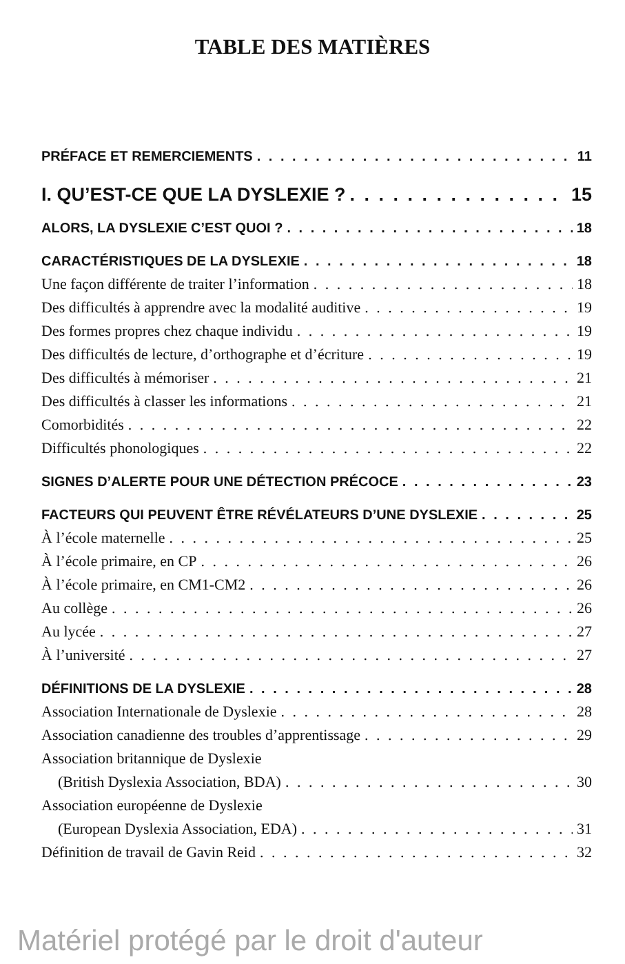TABLE DES MATIÈRES
PRÉFACE ET REMERCIEMENTS 11
I. QU’EST-CE QUE LA DYSLEXIE ? 15
ALORS, LA DYSLEXIE C’EST QUOI ? 18
CARACTÉRISTIQUES DE LA DYSLEXIE 18
Une façon différente de traiter l’information 18
Des difficultés à apprendre avec la modalité auditive 19
Des formes propres chez chaque individu 19
Des difficultés de lecture, d’orthographe et d’écriture 19
Des difficultés à mémoriser 21
Des difficultés à classer les informations 21
Comorbidités 22
Difficultés phonologiques 22
SIGNES D’ALERTE POUR UNE DÉTECTION PRÉCOCE 23
FACTEURS QUI PEUVENT ÊTRE RÉVÉLATEURS D’UNE DYSLEXIE 25
À l’école maternelle 25
À l’école primaire, en CP 26
À l’école primaire, en CM1-CM2 26
Au collège 26
Au lycée 27
À l’université 27
DÉFINITIONS DE LA DYSLEXIE 28
Association Internationale de Dyslexie 28
Association canadienne des troubles d’apprentissage 29
Association britannique de Dyslexie
(British Dyslexia Association, BDA) 30
Association européenne de Dyslexie
(European Dyslexia Association, EDA) 31
Définition de travail de Gavin Reid 32
Matériel protégé par le droit d'auteur